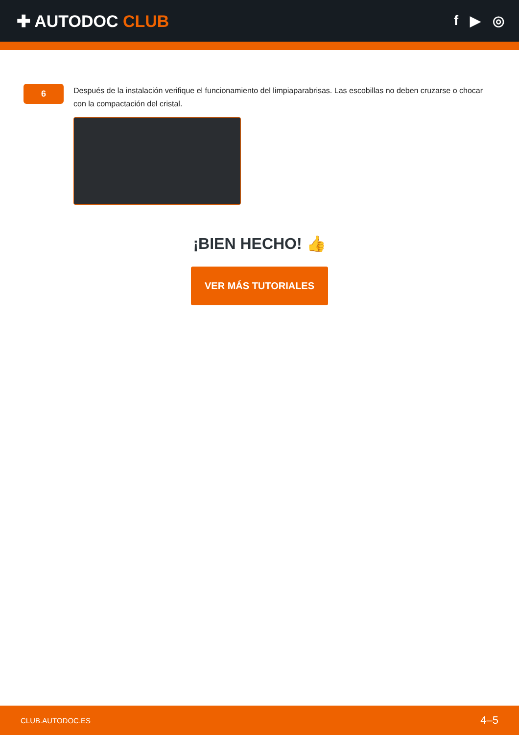✚ AUTODOC CLUB
f ▶ ◎
6
Después de la instalación verifique el funcionamiento del limpiaparabrisas. Las escobillas no deben cruzarse o chocar con la compactación del cristal.
¡BIEN HECHO! 👍
VER MÁS TUTORIALES
CLUB.AUTODOC.ES 4–5